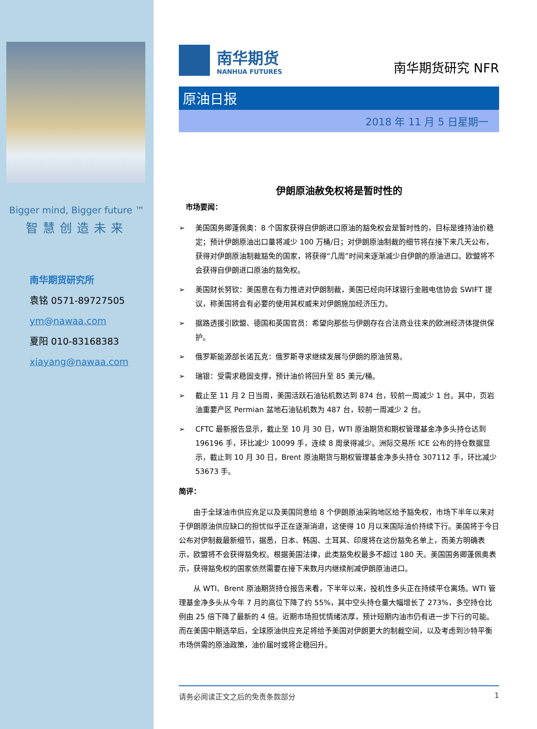Bigger mind, Bigger future ™
智慧创造未来
南华期货研究所
袁铭 0571-89727505
ym@nawaa.com
夏阳 010-83168383
xiayang@nawaa.com
南华期货
NANHUA FUTURES
南华期货研究 NFR
原油日报
2018 年 11 月 5 日星期一
伊朗原油赦免权将是暂时性的
市场要闻：
➢ 美国国务卿蓬佩奥：8 个国家获得自伊朗进口原油的豁免权会是暂时性的，目标是维持油价稳定；预计伊朗原油出口量将减少 100 万桶/日；对伊朗原油制裁的细节将在接下来几天公布，获得对伊朗原油制裁豁免的国家，将获得“几周”时间来逐渐减少自伊朗的原油进口。欧盟将不会获得自伊朗进口原油的豁免权。
➢ 美国财长努钦：美国意在有力推进对伊朗制裁，美国已经向环球银行金融电信协会 SWIFT 提议，称美国将会有必要的使用其权威来对伊朗施加经济压力。
➢ 据路透援引欧盟、德国和英国官员：希望向那些与伊朗存在合法商业往来的欧洲经济体提供保护。
➢ 俄罗斯能源部长诺瓦克：俄罗斯寻求继续发展与伊朗的原油贸易。
➢ 瑞银：受需求稳固支撑，预计油价将回升至 85 美元/桶。
➢ 截止至 11 月 2 日当周，美国活跃石油钻机数达到 874 台，较前一周减少 1 台。其中，页岩油重要产区 Permian 盆地石油钻机数为 487 台，较前一周减少 2 台。
➢ CFTC 最新报告显示，截止至 10 月 30 日，WTI 原油期货和期权管理基金净多头持仓达到 196196 手，环比减少 10099 手，连续 8 周录得减少。洲际交易所 ICE 公布的持仓数据显示，截止到 10 月 30 日，Brent 原油期货与期权管理基金净多头持仓 307112 手，环比减少 53673 手。
简评：
由于全球油市供应充足以及美国同意给 8 个伊朗原油采购地区给予豁免权，市场下半年以来对于伊朗原油供应缺口的担忧似乎正在逐渐消退，这使得 10 月以来国际油价持续下行。美国将于今日公布对伊制裁最新细节，据悉，日本、韩国、土耳其、印度将在这份豁免名单上，而美方明确表示，欧盟将不会获得豁免权。根据美国法律，此类豁免权最多不超过 180 天。美国国务卿蓬佩奥表示，获得豁免权的国家依然需要在接下来数月内继续削减伊朗原油进口。
从 WTI、Brent 原油期货持仓报告来看，下半年以来，投机性多头正在持续平仓离场。WTI 管理基金净多头从今年 7 月的高位下降了约 55%，其中空头持仓量大幅增长了 273%，多空持仓比例由 25 倍下降了最新的 4 倍。近期市场担忧情绪浓厚，预计短期内油市仍有进一步下行的可能。而在美国中期选举后，全球原油供应充足将给予美国对伊朗更大的制裁空间，以及考虑到沙特平衡市场供需的原油政策，油价届时或将企稳回升。
请务必阅读正文之后的免责条款部分 1